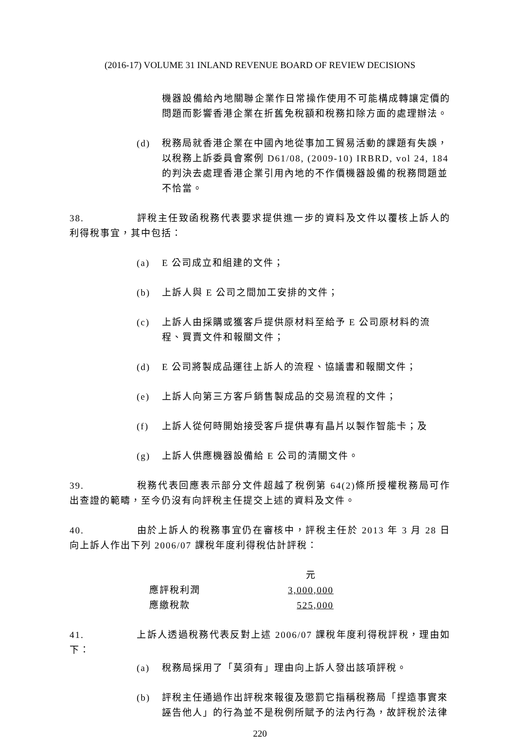(2016-17) VOLUME 31 INLAND REVENUE BOARD OF REVIEW DECISIONS
機器設備給內地關聯企業作日常操作使用不可能構成轉讓定價的問題而影響香港企業在折舊免稅額和稅務扣除方面的處理辦法。
(d) 稅務局就香港企業在中國內地從事加工貿易活動的課題有失誤，以稅務上訴委員會案例 D61/08, (2009-10) IRBRD, vol 24, 184 的判決去處理香港企業引用內地的不作價機器設備的稅務問題並不恰當。
38. 評稅主任致函稅務代表要求提供進一步的資料及文件以覆核上訴人的利得稅事宜，其中包括：
(a) E 公司成立和組建的文件；
(b) 上訴人與 E 公司之間加工安排的文件；
(c) 上訴人由採購或獲客戶提供原材料至給予 E 公司原材料的流程、買賣文件和報關文件；
(d) E 公司將製成品運往上訴人的流程、協議書和報關文件；
(e) 上訴人向第三方客戶銷售製成品的交易流程的文件；
(f) 上訴人從何時開始接受客戶提供專有晶片以製作智能卡；及
(g) 上訴人供應機器設備給 E 公司的清關文件。
39. 稅務代表回應表示部分文件超越了稅例第 64(2)條所授權稅務局可作出查證的範疇，至今仍沒有向評稅主任提交上述的資料及文件。
40. 由於上訴人的稅務事宜仍在審核中，評稅主任於 2013 年 3 月 28 日向上訴人作出下列 2006/07 課稅年度利得稅估計評稅：
| | 元 |
| 應評稅利潤 | 3,000,000 |
| 應繳稅款 | 525,000 |
41. 上訴人透過稅務代表反對上述 2006/07 課稅年度利得稅評稅，理由如下：
(a) 稅務局採用了「莫須有」理由向上訴人發出該項評稅。
(b) 評稅主任通過作出評稅來報復及懲罰它指稱稅務局「捏造事實來誣告他人」的行為並不是稅例所賦予的法內行為，故評稅於法律
220